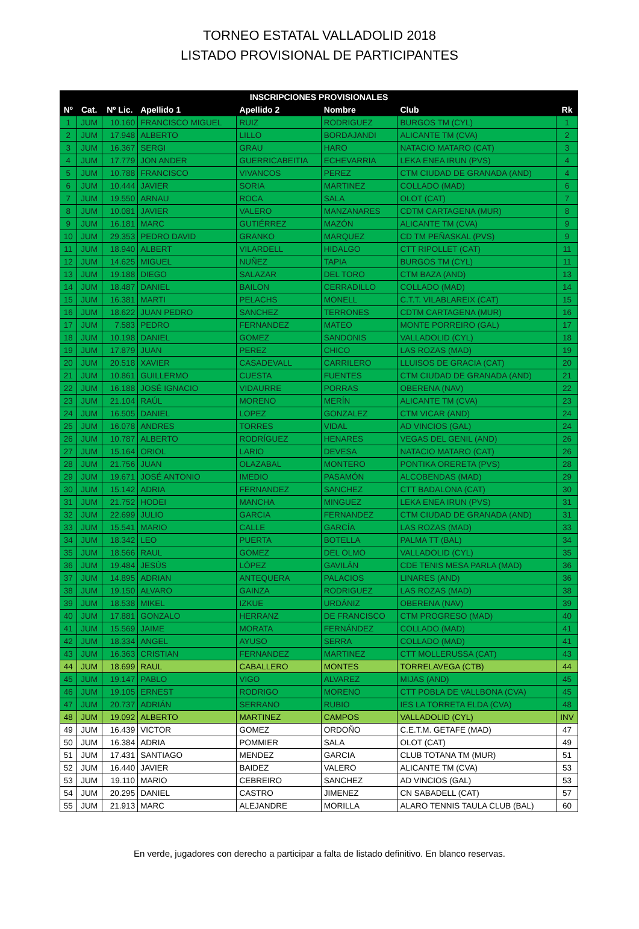TORNEO ESTATAL VALLADOLID 2018
LISTADO PROVISIONAL DE PARTICIPANTES
| INSCRIPCIONES PROVISIONALES | | | | | | | |
| --- | --- | --- | --- | --- | --- | --- | --- |
| Nº | Cat. | Nº Lic. | Apellido 1 | Apellido 2 | Nombre | Club | Rk |
| 1 | JUM | 10.160 | FRANCISCO MIGUEL | RUIZ | RODRIGUEZ | BURGOS TM (CYL) | 1 |
| 2 | JUM | 17.948 | ALBERTO | LILLO | BORDAJANDI | ALICANTE TM (CVA) | 2 |
| 3 | JUM | 16.367 | SERGI | GRAU | HARO | NATACIO MATARO (CAT) | 3 |
| 4 | JUM | 17.779 | JON ANDER | GUERRICABEITIA | ECHEVARRIA | LEKA ENEA IRUN (PVS) | 4 |
| 5 | JUM | 10.788 | FRANCISCO | VIVANCOS | PEREZ | CTM CIUDAD DE GRANADA (AND) | 4 |
| 6 | JUM | 10.444 | JAVIER | SORIA | MARTINEZ | COLLADO (MAD) | 6 |
| 7 | JUM | 19.550 | ARNAU | ROCA | SALA | OLOT (CAT) | 7 |
| 8 | JUM | 10.081 | JAVIER | VALERO | MANZANARES | CDTM CARTAGENA (MUR) | 8 |
| 9 | JUM | 16.181 | MARC | GUTIÉRREZ | MAZÓN | ALICANTE TM (CVA) | 9 |
| 10 | JUM | 29.353 | PEDRO DAVID | GRANKO | MARQUEZ | CD TM PEÑASKAL (PVS) | 9 |
| 11 | JUM | 18.940 | ALBERT | VILARDELL | HIDALGO | CTT RIPOLLET (CAT) | 11 |
| 12 | JUM | 14.625 | MIGUEL | NUÑEZ | TAPIA | BURGOS TM (CYL) | 11 |
| 13 | JUM | 19.188 | DIEGO | SALAZAR | DEL TORO | CTM BAZA (AND) | 13 |
| 14 | JUM | 18.487 | DANIEL | BAILON | CERRADILLO | COLLADO (MAD) | 14 |
| 15 | JUM | 16.381 | MARTI | PELACHS | MONELL | C.T.T. VILABLAREIX (CAT) | 15 |
| 16 | JUM | 18.622 | JUAN PEDRO | SANCHEZ | TERRONES | CDTM CARTAGENA (MUR) | 16 |
| 17 | JUM | 7.583 | PEDRO | FERNANDEZ | MATEO | MONTE PORREIRO (GAL) | 17 |
| 18 | JUM | 10.198 | DANIEL | GOMEZ | SANDONIS | VALLADOLID (CYL) | 18 |
| 19 | JUM | 17.879 | JUAN | PEREZ | CHICO | LAS ROZAS (MAD) | 19 |
| 20 | JUM | 20.518 | XAVIER | CASADEVALL | CARRILERO | LLUISOS DE GRACIA (CAT) | 20 |
| 21 | JUM | 10.861 | GUILLERMO | CUESTA | FUENTES | CTM CIUDAD DE GRANADA (AND) | 21 |
| 22 | JUM | 16.188 | JOSÉ IGNACIO | VIDAURRE | PORRAS | OBERENA (NAV) | 22 |
| 23 | JUM | 21.104 | RAÚL | MORENO | MERÍN | ALICANTE TM (CVA) | 23 |
| 24 | JUM | 16.505 | DANIEL | LOPEZ | GONZALEZ | CTM VICAR (AND) | 24 |
| 25 | JUM | 16.078 | ANDRES | TORRES | VIDAL | AD VINCIOS (GAL) | 24 |
| 26 | JUM | 10.787 | ALBERTO | RODRÍGUEZ | HENARES | VEGAS DEL GENIL (AND) | 26 |
| 27 | JUM | 15.164 | ORIOL | LARIO | DEVESA | NATACIO MATARO (CAT) | 26 |
| 28 | JUM | 21.756 | JUAN | OLAZABAL | MONTERO | PONTIKA ORERETA (PVS) | 28 |
| 29 | JUM | 19.671 | JOSÉ ANTONIO | IMEDIO | PASAMÓN | ALCOBENDAS (MAD) | 29 |
| 30 | JUM | 15.142 | ADRIA | FERNANDEZ | SANCHEZ | CTT BADALONA (CAT) | 30 |
| 31 | JUM | 21.752 | HODEI | MANCHA | MINGUEZ | LEKA ENEA IRUN (PVS) | 31 |
| 32 | JUM | 22.699 | JULIO | GARCIA | FERNANDEZ | CTM CIUDAD DE GRANADA (AND) | 31 |
| 33 | JUM | 15.541 | MARIO | CALLE | GARCÍA | LAS ROZAS (MAD) | 33 |
| 34 | JUM | 18.342 | LEO | PUERTA | BOTELLA | PALMA TT (BAL) | 34 |
| 35 | JUM | 18.566 | RAUL | GOMEZ | DEL OLMO | VALLADOLID (CYL) | 35 |
| 36 | JUM | 19.484 | JESÚS | LÓPEZ | GAVILÁN | CDE TENIS MESA PARLA (MAD) | 36 |
| 37 | JUM | 14.895 | ADRIAN | ANTEQUERA | PALACIOS | LINARES (AND) | 36 |
| 38 | JUM | 19.150 | ALVARO | GAINZA | RODRIGUEZ | LAS ROZAS (MAD) | 38 |
| 39 | JUM | 18.538 | MIKEL | IZKUE | URDÁNIZ | OBERENA (NAV) | 39 |
| 40 | JUM | 17.881 | GONZALO | HERRANZ | DE FRANCISCO | CTM PROGRESO (MAD) | 40 |
| 41 | JUM | 15.569 | JAIME | MORATA | FERNÁNDEZ | COLLADO (MAD) | 41 |
| 42 | JUM | 18.334 | ANGEL | AYUSO | SERRA | COLLADO (MAD) | 41 |
| 43 | JUM | 16.363 | CRISTIAN | FERNANDEZ | MARTINEZ | CTT MOLLERUSSA (CAT) | 43 |
| 44 | JUM | 18.699 | RAUL | CABALLERO | MONTES | TORRELAVEGA (CTB) | 44 |
| 45 | JUM | 19.147 | PABLO | VIGO | ALVAREZ | MIJAS (AND) | 45 |
| 46 | JUM | 19.105 | ERNEST | RODRIGO | MORENO | CTT POBLA DE VALLBONA (CVA) | 45 |
| 47 | JUM | 20.737 | ADRIÁN | SERRANO | RUBIO | IES LA TORRETA ELDA (CVA) | 48 |
| 48 | JUM | 19.092 | ALBERTO | MARTINEZ | CAMPOS | VALLADOLID (CYL) | INV |
| 49 | JUM | 16.439 | VICTOR | GOMEZ | ORDOÑO | C.E.T.M. GETAFE (MAD) | 47 |
| 50 | JUM | 16.384 | ADRIA | POMMIER | SALA | OLOT (CAT) | 49 |
| 51 | JUM | 17.431 | SANTIAGO | MENDEZ | GARCIA | CLUB TOTANA TM (MUR) | 51 |
| 52 | JUM | 16.440 | JAVIER | BAIDEZ | VALERO | ALICANTE TM (CVA) | 53 |
| 53 | JUM | 19.110 | MARIO | CEBREIRO | SANCHEZ | AD VINCIOS (GAL) | 53 |
| 54 | JUM | 20.295 | DANIEL | CASTRO | JIMENEZ | CN SABADELL (CAT) | 57 |
| 55 | JUM | 21.913 | MARC | ALEJANDRE | MORILLA | ALARO TENNIS TAULA CLUB (BAL) | 60 |
En verde, jugadores con derecho a participar a falta de listado definitivo. En blanco reservas.